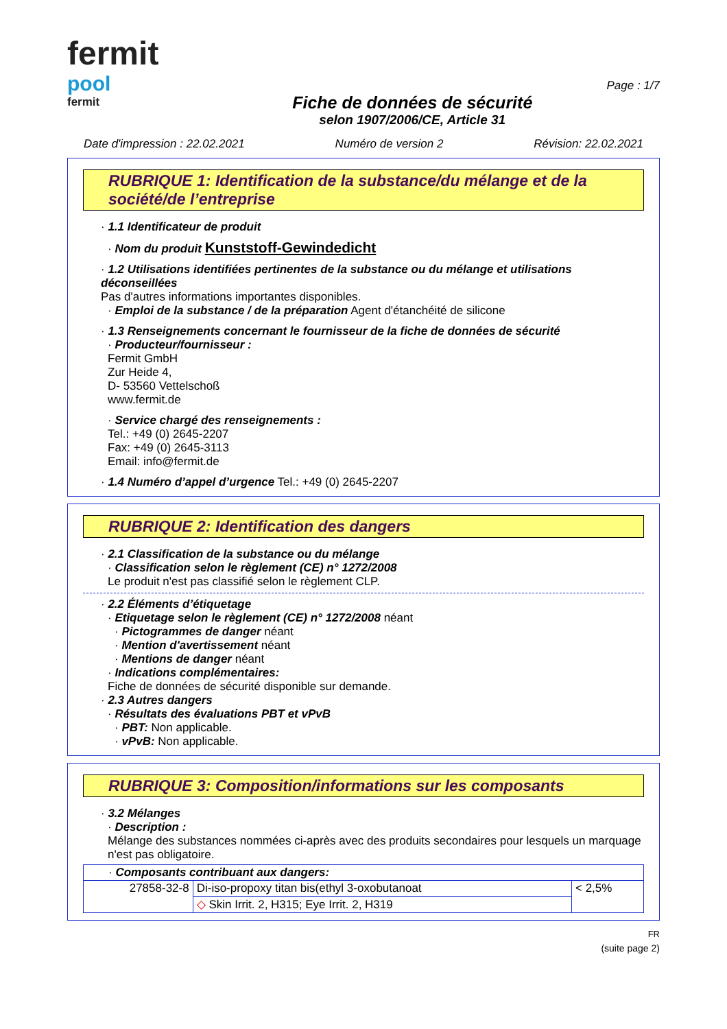fermit
pool
fermit
Fiche de données de sécurité
selon 1907/2006/CE, Article 31
Page : 1/7
Date d'impression : 22.02.2021 Numéro de version 2 Révision: 22.02.2021
RUBRIQUE 1: Identification de la substance/du mélange et de la société/de l’entreprise
· 1.1 Identificateur de produit
· Nom du produit Kunststoff-Gewindedicht
· 1.2 Utilisations identifiées pertinentes de la substance ou du mélange et utilisations déconseillées
Pas d'autres informations importantes disponibles.
· Emploi de la substance / de la préparation Agent d'étanchéité de silicone
· 1.3 Renseignements concernant le fournisseur de la fiche de données de sécurité
· Producteur/fournisseur :
Fermit GmbH
Zur Heide 4,
D- 53560 Vettelschoß
www.fermit.de
· Service chargé des renseignements :
Tel.: +49 (0) 2645-2207
Fax: +49 (0) 2645-3113
Email: info@fermit.de
· 1.4 Numéro d’appel d’urgence Tel.: +49 (0) 2645-2207
RUBRIQUE 2: Identification des dangers
· 2.1 Classification de la substance ou du mélange
· Classification selon le règlement (CE) n° 1272/2008
Le produit n'est pas classifié selon le règlement CLP.
· 2.2 Éléments d’étiquetage
· Etiquetage selon le règlement (CE) n° 1272/2008 néant
· Pictogrammes de danger néant
· Mention d'avertissement néant
· Mentions de danger néant
· Indications complémentaires:
Fiche de données de sécurité disponible sur demande.
· 2.3 Autres dangers
· Résultats des évaluations PBT et vPvB
· PBT: Non applicable.
· vPvB: Non applicable.
RUBRIQUE 3: Composition/informations sur les composants
· 3.2 Mélanges
· Description :
Mélange des substances nommées ci-après avec des produits secondaires pour lesquels un marquage n'est pas obligatoire.
| · Composants contribuant aux dangers: | | |
| 27858-32-8 | Di-iso-propoxy titan bis(ethyl 3-oxobutanoat | < 2,5% |
| | ◇ Skin Irrit. 2, H315; Eye Irrit. 2, H319 | |
FR
(suite page 2)